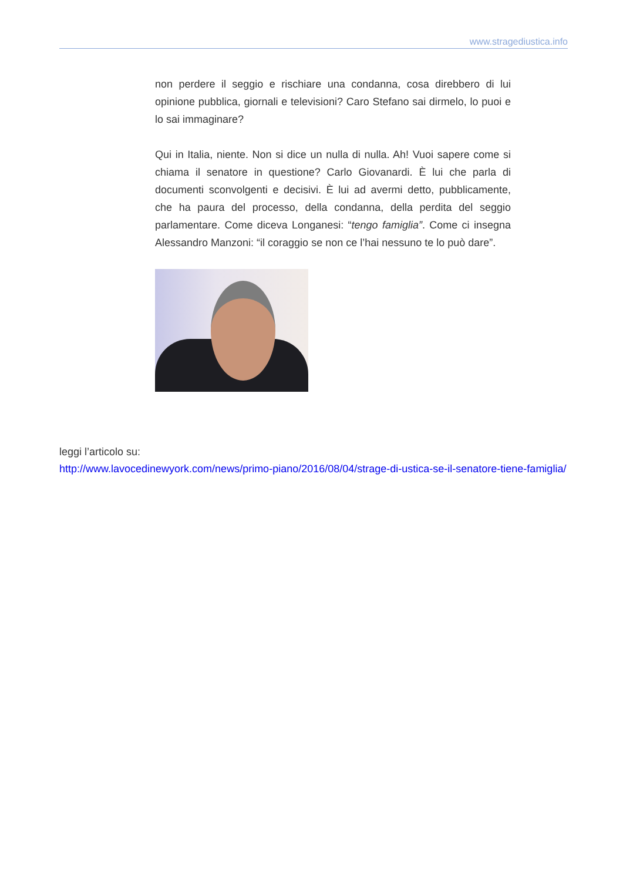www.stragediustica.info
non perdere il seggio e rischiare una condanna, cosa direbbero di lui opinione pubblica, giornali e televisioni? Caro Stefano sai dirmelo, lo puoi e lo sai immaginare?
Qui in Italia, niente. Non si dice un nulla di nulla. Ah! Vuoi sapere come si chiama il senatore in questione? Carlo Giovanardi. È lui che parla di documenti sconvolgenti e decisivi. È lui ad avermi detto, pubblicamente, che ha paura del processo, della condanna, della perdita del seggio parlamentare. Come diceva Longanesi: “tengo famiglia”. Come ci insegna Alessandro Manzoni: “il coraggio se non ce l’hai nessuno te lo può dare”.
leggi l’articolo su:
http://www.lavocedinewyork.com/news/primo-piano/2016/08/04/strage-di-ustica-se-il-senatore-tiene-famiglia/